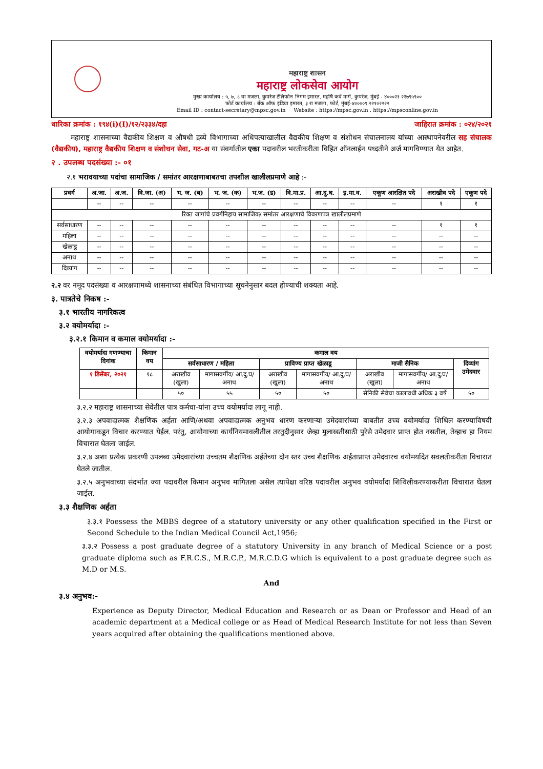महाराष्ट्र शासन
महाराष्ट्र लोकसेवा आयोग
मुख्य कार्यालय : ५, ७, ८ वा मजला, कुपरेज टेलिफोन निगम इमारत, महर्षि कर्वे मार्ग, कुपरेज, मुंबई - ४०००२१ २२७९५९००
फोर्ट कार्यालय : बँक ऑफ इंडिया इमारत, ३ रा मजला, फोर्ट, मुंबई-४००००१ २२१०२२२२
Email ID : contact-secretary@mpsc.gov.in Website : https://mpsc.gov.in , https://mpsconline.gov.in
धारिका क्रमांक : १९४(i)(I)/१२/२३३४/दहा जाहिरात क्रमांक : ०२४/२०२१
महाराष्ट्र शासनाच्या वैद्यकीय शिक्षण व औषधी द्रव्ये विभागाच्या अधिपत्याखालील वैद्यकीय शिक्षण व संशोधन संचालनालय यांच्या आस्थापनेवरील सह संचालक (वैद्यकीय), महाराष्ट्र वैद्यकीय शिक्षण व संशोधन सेवा, गट-अ या संवर्गातील एका पदावरील भरतीकरीता विहित ऑनलाईन पध्दतीने अर्ज मागविण्यात येत आहेत.
२ . उपलब्ध पदसंख्या :- ०१
२.१ भरावयाच्या पदांचा सामाजिक / समांतर आरक्षणाबाबतचा तपशील खालीलप्रमाणे आहे :-
| प्रवर्ग | अ.जा. | अ.ज. | वि.जा. (अ) | भ. ज. (ब) | भ. ज. (क) | भ.ज. (ड) | वि.मा.प्र. | आ.दु.घ. | इ.मा.व. | एकूण आरक्षित पदे | अराखीव पदे | एकूण पदे |
| --- | --- | --- | --- | --- | --- | --- | --- | --- | --- | --- | --- | --- |
| | -- | -- | -- | -- | -- | -- | -- | -- | -- | -- | १ | १ |
| रिक्त जागांचे प्रवर्गनिहाय सामाजिक/ समांतर आरक्षणाचे विवरणपत्र खालीलप्रमाणे | | | | | | | | | | | | |
| सर्वसाधारण | -- | -- | -- | -- | -- | -- | -- | -- | -- | -- | १ | १ |
| महिला | -- | -- | -- | -- | -- | -- | -- | -- | -- | -- | -- | -- |
| खेळाडू | -- | -- | -- | -- | -- | -- | -- | -- | -- | -- | -- | -- |
| अनाथ | -- | -- | -- | -- | -- | -- | -- | -- | -- | -- | -- | -- |
| दिव्यांग | -- | -- | -- | -- | -- | -- | -- | -- | -- | -- | -- | -- |
२.२ वर नमूद पदसंख्या व आरक्षणामध्ये शासनाच्या संबंधित विभागाच्या सूचनेनुसार बदल होण्याची शक्यता आहे.
३. पात्रतेचे निकष :-
३.१ भारतीय नागरिकत्व
३.२ वयोमर्यादा :-
३.२.१ किमान व कमाल वयोमर्यादा :-
| वयोमर्यादा गणण्याचा दिनांक | किमान वय | कमाल वय | | | | | | |
| --- | --- | --- | --- | --- | --- | --- | --- | --- |
| | | सर्वसाधारण / महिला | | प्राविण्य प्राप्त खेळाडू | | माजी सैनिक | | दिव्यांग उमेदवार |
| १ डिसेंबर, २०२१ | १८ | अराखीव (खुला) | मागासवर्गीय/ आ.दु.घ/ अनाथ | अराखीव (खुला) | मागासवर्गीय/ आ.दु.घ/ अनाथ | अराखीव (खुला) | मागासवर्गीय/ आ.दु.घ/ अनाथ | |
| | | ५० | ५५ | ५० | ५० | सैनिकी सेवेचा कालावधी अधिक ३ वर्षे | | ५० |
३.२.२ महाराष्ट्र शासनाच्या सेवेतील पात्र कर्मचा-यांना उच्च वयोमर्यादा लागू नाही.
३.२.३ अपवादात्मक शैक्षणिक अर्हता आणि/अथवा अपवादात्मक अनुभव धारण करणाऱ्या उमेदवारांच्या बाबतीत उच्च वयोमर्यादा शिथिल करण्याविषयी आयोगाकडून विचार करण्यात येईल. परंतु, आयोगाच्या कार्यनियमावलीतील तरतुदीनुसार जेव्हा मुलाखतीसाठी पुरेसे उमेदवार प्राप्त होत नसतील, तेव्हाच हा नियम विचारात घेतला जाईल.
३.२.४ अशा प्रत्येक प्रकरणी उपलब्ध उमेदवारांच्या उच्चतम शैक्षणिक अर्हतेच्या दोन स्तर उच्च शैक्षणिक अर्हताप्राप्त उमेदवारच वयोमर्यादेत सवलतीकरीता विचारात घेतले जातील.
३.२.५ अनुभवाच्या संदर्भात ज्या पदावरील किमान अनुभव मागितला असेल त्यापेक्षा वरिष्ठ पदावरील अनुभव वयोमर्यादा शिथिलीकरण्याकरीता विचारात घेतला जाईल.
३.३ शैक्षणिक अर्हता
३.३.१ Poessess the MBBS degree of a statutory university or any other qualification specified in the First or Second Schedule to the Indian Medical Council Act,1956;
३.३.२ Possess a post graduate degree of a statutory University in any branch of Medical Science or a post graduate diploma such as F.R.C.S., M.R.C.P., M.R.C.D.G which is equivalent to a post graduate degree such as M.D or M.S.
And
३.४ अनुभव:-
Experience as Deputy Director, Medical Education and Research or as Dean or Professor and Head of an academic department at a Medical college or as Head of Medical Research Institute for not less than Seven years acquired after obtaining the qualifications mentioned above.